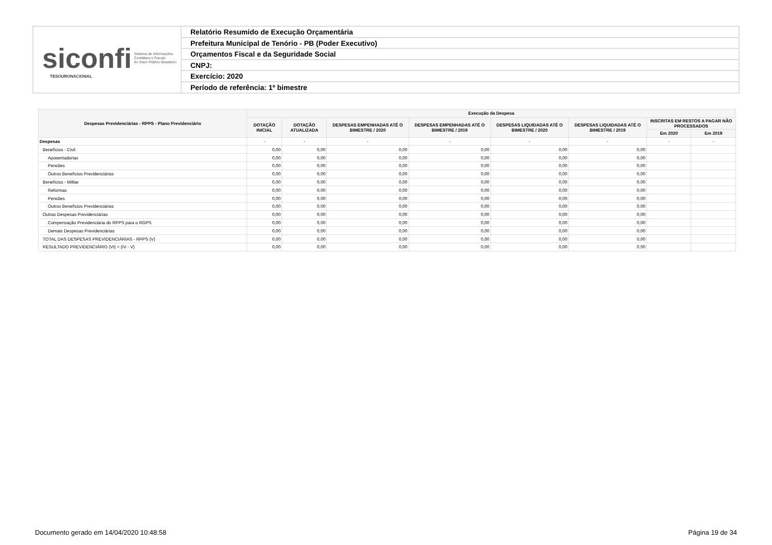siconfi Sistema de Informações
Contábeis e Fiscais
do Setor Público Brasileiro
TESOURONACIONAL
Relatório Resumido de Execução Orçamentária
Prefeitura Municipal de Tenório - PB (Poder Executivo)
Orçamentos Fiscal e da Seguridade Social
CNPJ:
Exercício: 2020
Período de referência: 1º bimestre
| Despesas Previdenciárias - RPPS - Plano Previdenciário | Execução da Despesa | | | | | | | |
| --- | --- | --- | --- | --- | --- | --- | --- | --- |
| | DOTAÇÃO INICIAL | DOTAÇÃO ATUALIZADA | DESPESAS EMPENHADAS ATÉ O BIMESTRE / 2020 | DESPESAS EMPENHADAS ATÉ O BIMESTRE / 2019 | DESPESAS LIQUIDADAS ATÉ O BIMESTRE / 2020 | DESPESAS LIQUIDADAS ATÉ O BIMESTRE / 2019 | INSCRITAS EM RESTOS A PAGAR NÃO PROCESSADOS | |
| | | | | | | | Em 2020 | Em 2019 |
| Despesas | - | - | - | - | - | - | - | - |
| Benefícios - Civil | 0,00 | 0,00 | 0,00 | 0,00 | 0,00 | 0,00 | | |
| Aposentadorias | 0,00 | 0,00 | 0,00 | 0,00 | 0,00 | 0,00 | | |
| Pensões | 0,00 | 0,00 | 0,00 | 0,00 | 0,00 | 0,00 | | |
| Outros Benefícios Previdenciários | 0,00 | 0,00 | 0,00 | 0,00 | 0,00 | 0,00 | | |
| Benefícios - Militar | 0,00 | 0,00 | 0,00 | 0,00 | 0,00 | 0,00 | | |
| Reformas | 0,00 | 0,00 | 0,00 | 0,00 | 0,00 | 0,00 | | |
| Pensões | 0,00 | 0,00 | 0,00 | 0,00 | 0,00 | 0,00 | | |
| Outros Benefícios Previdenciários | 0,00 | 0,00 | 0,00 | 0,00 | 0,00 | 0,00 | | |
| Outras Despesas Previdenciárias | 0,00 | 0,00 | 0,00 | 0,00 | 0,00 | 0,00 | | |
| Compensação Previdenciária do RPPS para o RGPS | 0,00 | 0,00 | 0,00 | 0,00 | 0,00 | 0,00 | | |
| Demais Despesas Previdenciárias | 0,00 | 0,00 | 0,00 | 0,00 | 0,00 | 0,00 | | |
| TOTAL DAS DESPESAS PREVIDENCIÁRIAS - RPPS (V) | 0,00 | 0,00 | 0,00 | 0,00 | 0,00 | 0,00 | | |
| RESULTADO PREVIDENCIÁRIO (VI) = (IV - V) | 0,00 | 0,00 | 0,00 | 0,00 | 0,00 | 0,00 | | |
Documento gerado em 14/04/2020 10:48:58 Página 19 de 34